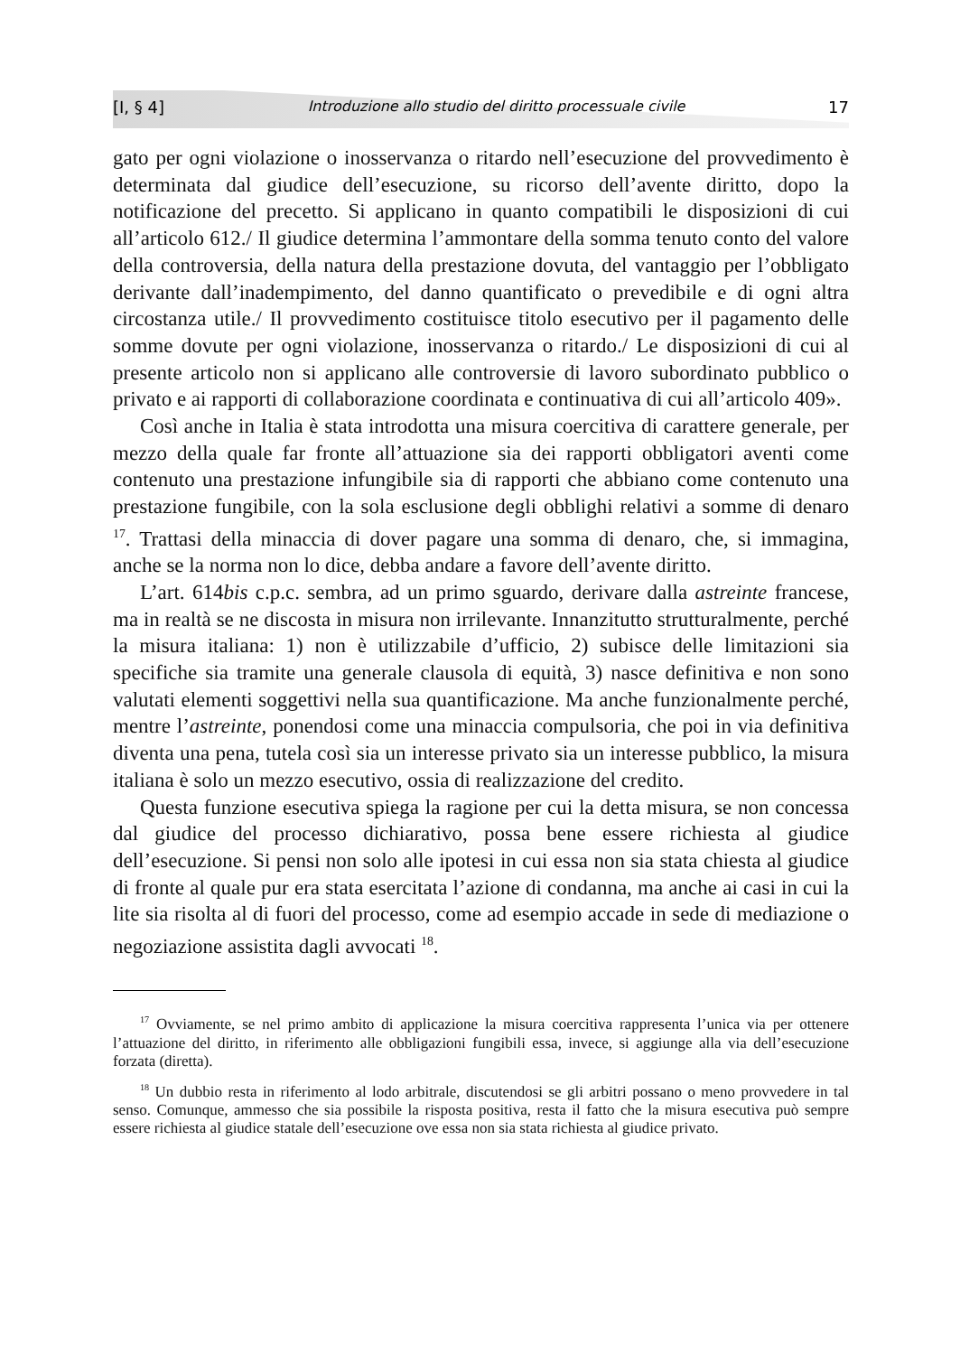[I, § 4] Introduzione allo studio del diritto processuale civile 17
gato per ogni violazione o inosservanza o ritardo nell’esecuzione del provvedimento è determinata dal giudice dell’esecuzione, su ricorso dell’avente diritto, dopo la notificazione del precetto. Si applicano in quanto compatibili le disposizioni di cui all’articolo 612./ Il giudice determina l’ammontare della somma tenuto conto del valore della controversia, della natura della prestazione dovuta, del vantaggio per l’obbligato derivante dall’inadempimento, del danno quantificato o prevedibile e di ogni altra circostanza utile./ Il provvedimento costituisce titolo esecutivo per il pagamento delle somme dovute per ogni violazione, inosservanza o ritardo./ Le disposizioni di cui al presente articolo non si applicano alle controversie di lavoro subordinato pubblico o privato e ai rapporti di collaborazione coordinata e continuativa di cui all’articolo 409».
Così anche in Italia è stata introdotta una misura coercitiva di carattere generale, per mezzo della quale far fronte all’attuazione sia dei rapporti obbligatori aventi come contenuto una prestazione infungibile sia di rapporti che abbiano come contenuto una prestazione fungibile, con la sola esclusione degli obblighi relativi a somme di denaro <sup>17</sup>. Trattasi della minaccia di dover pagare una somma di denaro, che, si immagina, anche se la norma non lo dice, debba andare a favore dell’avente diritto.
L’art. 614bis c.p.c. sembra, ad un primo sguardo, derivare dalla astreinte francese, ma in realtà se ne discosta in misura non irrilevante. Innanzitutto strutturalmente, perché la misura italiana: 1) non è utilizzabile d’ufficio, 2) subisce delle limitazioni sia specifiche sia tramite una generale clausola di equità, 3) nasce definitiva e non sono valutati elementi soggettivi nella sua quantificazione. Ma anche funzionalmente perché, mentre l’astreinte, ponendosi come una minaccia compulsoria, che poi in via definitiva diventa una pena, tutela così sia un interesse privato sia un interesse pubblico, la misura italiana è solo un mezzo esecutivo, ossia di realizzazione del credito.
Questa funzione esecutiva spiega la ragione per cui la detta misura, se non concessa dal giudice del processo dichiarativo, possa bene essere richiesta al giudice dell’esecuzione. Si pensi non solo alle ipotesi in cui essa non sia stata chiesta al giudice di fronte al quale pur era stata esercitata l’azione di condanna, ma anche ai casi in cui la lite sia risolta al di fuori del processo, come ad esempio accade in sede di mediazione o negoziazione assistita dagli avvocati <sup>18</sup>.
<sup>17</sup> Ovviamente, se nel primo ambito di applicazione la misura coercitiva rappresenta l’unica via per ottenere l’attuazione del diritto, in riferimento alle obbligazioni fungibili essa, invece, si aggiunge alla via dell’esecuzione forzata (diretta).
<sup>18</sup> Un dubbio resta in riferimento al lodo arbitrale, discutendosi se gli arbitri possano o meno provvedere in tal senso. Comunque, ammesso che sia possibile la risposta positiva, resta il fatto che la misura esecutiva può sempre essere richiesta al giudice statale dell’esecuzione ove essa non sia stata richiesta al giudice privato.